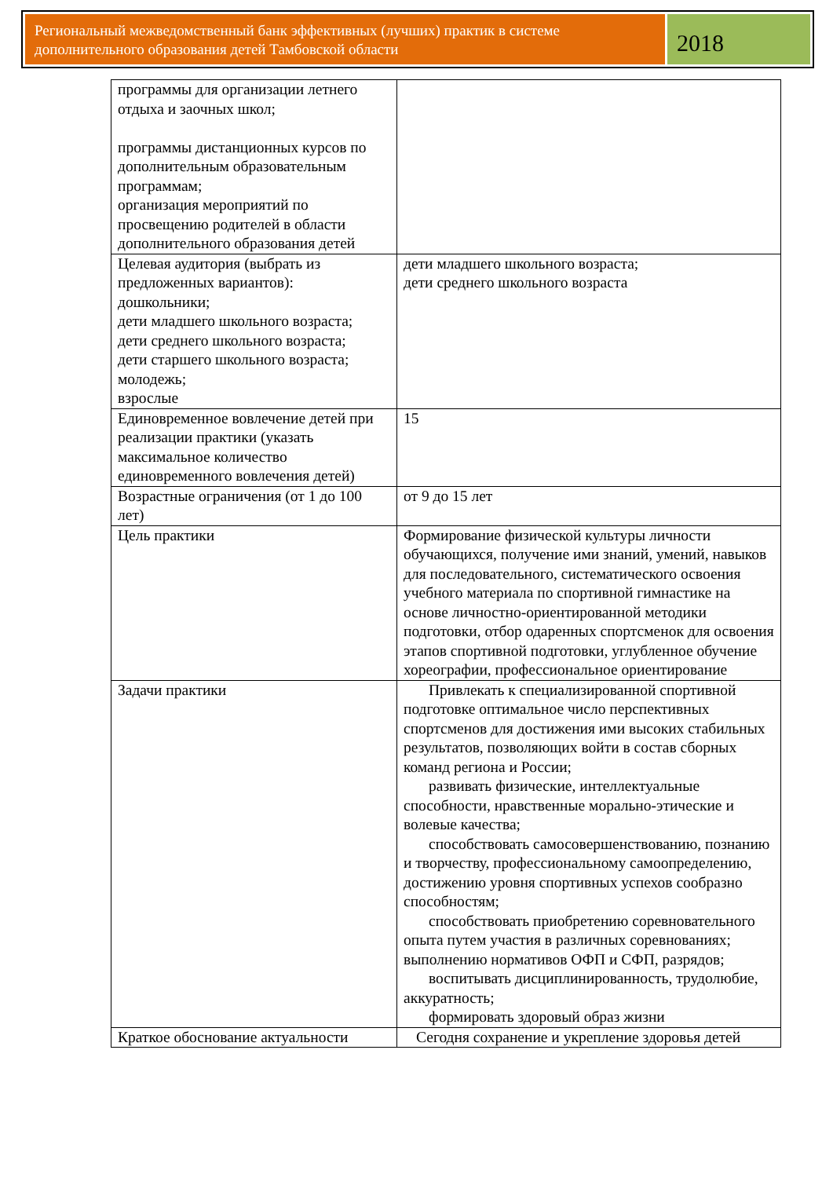Региональный межведомственный банк эффективных (лучших) практик в системе дополнительного образования детей Тамбовской области
2018
| программы для организации летнего отдыха и заочных школ; программы дистанционных курсов по дополнительным образовательным программам; организация мероприятий по просвещению родителей в области дополнительного образования детей | |
| Целевая аудитория (выбрать из предложенных вариантов): дошкольники; дети младшего школьного возраста; дети среднего школьного возраста; дети старшего школьного возраста; молодежь; взрослые | дети младшего школьного возраста; дети среднего школьного возраста |
| Единовременное вовлечение детей при реализации практики (указать максимальное количество единовременного вовлечения детей) | 15 |
| Возрастные ограничения (от 1 до 100 лет) | от 9 до 15 лет |
| Цель практики | Формирование физической культуры личности обучающихся, получение ими знаний, умений, навыков для последовательного, систематического освоения учебного материала по спортивной гимнастике на основе личностно-ориентированной методики подготовки, отбор одаренных спортсменок для освоения этапов спортивной подготовки, углубленное обучение хореографии, профессиональное ориентирование |
| Задачи практики | Привлекать к специализированной спортивной подготовке оптимальное число перспективных спортсменов для достижения ими высоких стабильных результатов, позволяющих войти в состав сборных команд региона и России; развивать физические, интеллектуальные способности, нравственные морально-этические и волевые качества; способствовать самосовершенствованию, познанию и творчеству, профессиональному самоопределению, достижению уровня спортивных успехов сообразно способностям; способствовать приобретению соревновательного опыта путем участия в различных соревнованиях; выполнению нормативов ОФП и СФП, разрядов; воспитывать дисциплинированность, трудолюбие, аккуратность; формировать здоровый образ жизни |
| Краткое обоснование актуальности | Сегодня сохранение и укрепление здоровья детей |